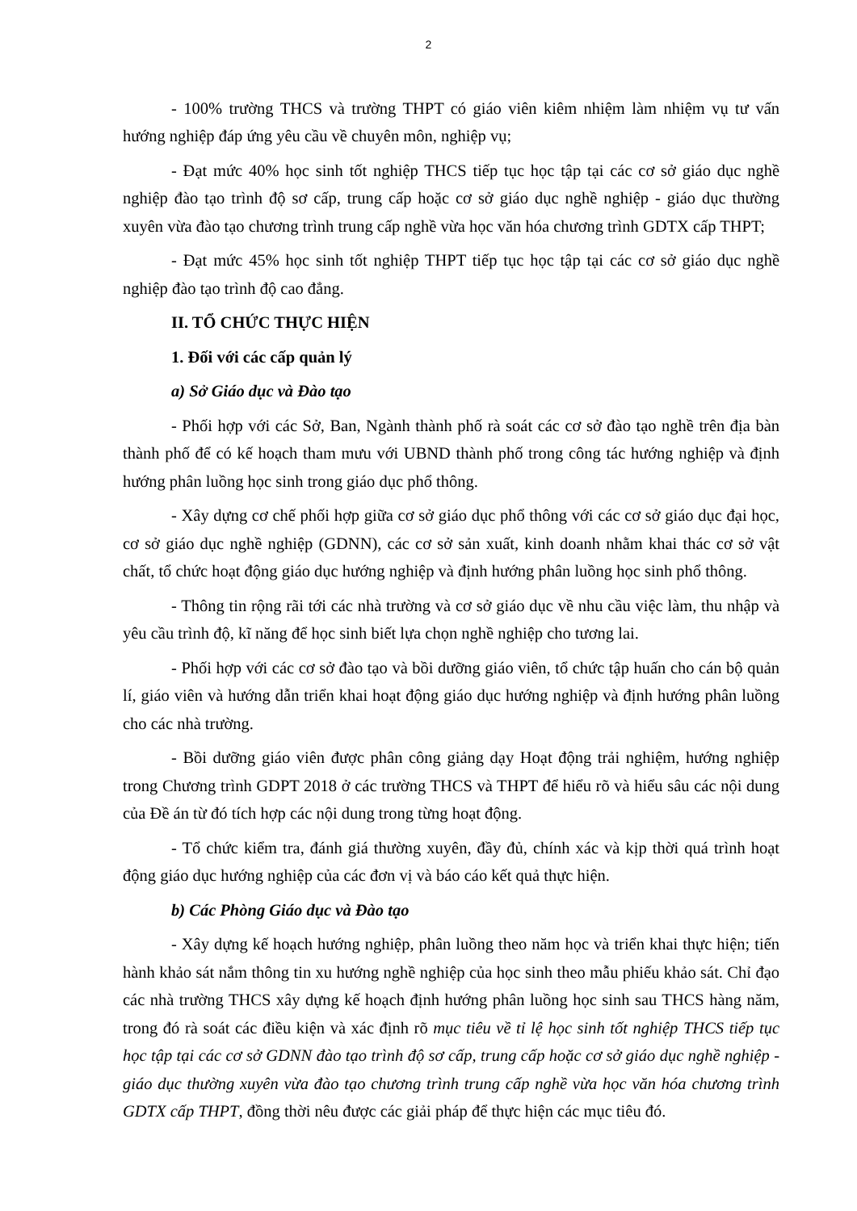2
- 100% trường THCS và trường THPT có giáo viên kiêm nhiệm làm nhiệm vụ tư vấn hướng nghiệp đáp ứng yêu cầu về chuyên môn, nghiệp vụ;
- Đạt mức 40% học sinh tốt nghiệp THCS tiếp tục học tập tại các cơ sở giáo dục nghề nghiệp đào tạo trình độ sơ cấp, trung cấp hoặc cơ sở giáo dục nghề nghiệp - giáo dục thường xuyên vừa đào tạo chương trình trung cấp nghề vừa học văn hóa chương trình GDTX cấp THPT;
- Đạt mức 45% học sinh tốt nghiệp THPT tiếp tục học tập tại các cơ sở giáo dục nghề nghiệp đào tạo trình độ cao đẳng.
II. TỔ CHỨC THỰC HIỆN
1. Đối với các cấp quản lý
a) Sở Giáo dục và Đào tạo
- Phối hợp với các Sở, Ban, Ngành thành phố rà soát các cơ sở đào tạo nghề trên địa bàn thành phố để có kế hoạch tham mưu với UBND thành phố trong công tác hướng nghiệp và định hướng phân luồng học sinh trong giáo dục phổ thông.
- Xây dựng cơ chế phối hợp giữa cơ sở giáo dục phổ thông với các cơ sở giáo dục đại học, cơ sở giáo dục nghề nghiệp (GDNN), các cơ sở sản xuất, kinh doanh nhằm khai thác cơ sở vật chất, tổ chức hoạt động giáo dục hướng nghiệp và định hướng phân luồng học sinh phổ thông.
- Thông tin rộng rãi tới các nhà trường và cơ sở giáo dục về nhu cầu việc làm, thu nhập và yêu cầu trình độ, kĩ năng để học sinh biết lựa chọn nghề nghiệp cho tương lai.
- Phối hợp với các cơ sở đào tạo và bồi dưỡng giáo viên, tổ chức tập huấn cho cán bộ quản lí, giáo viên và hướng dẫn triển khai hoạt động giáo dục hướng nghiệp và định hướng phân luồng cho các nhà trường.
- Bồi dưỡng giáo viên được phân công giảng dạy Hoạt động trải nghiệm, hướng nghiệp trong Chương trình GDPT 2018 ở các trường THCS và THPT để hiểu rõ và hiểu sâu các nội dung của Đề án từ đó tích hợp các nội dung trong từng hoạt động.
- Tổ chức kiểm tra, đánh giá thường xuyên, đầy đủ, chính xác và kịp thời quá trình hoạt động giáo dục hướng nghiệp của các đơn vị và báo cáo kết quả thực hiện.
b) Các Phòng Giáo dục và Đào tạo
- Xây dựng kế hoạch hướng nghiệp, phân luồng theo năm học và triển khai thực hiện; tiến hành khảo sát nắm thông tin xu hướng nghề nghiệp của học sinh theo mẫu phiếu khảo sát. Chỉ đạo các nhà trường THCS xây dựng kế hoạch định hướng phân luồng học sinh sau THCS hàng năm, trong đó rà soát các điều kiện và xác định rõ mục tiêu về tỉ lệ học sinh tốt nghiệp THCS tiếp tục học tập tại các cơ sở GDNN đào tạo trình độ sơ cấp, trung cấp hoặc cơ sở giáo dục nghề nghiệp - giáo dục thường xuyên vừa đào tạo chương trình trung cấp nghề vừa học văn hóa chương trình GDTX cấp THPT, đồng thời nêu được các giải pháp để thực hiện các mục tiêu đó.